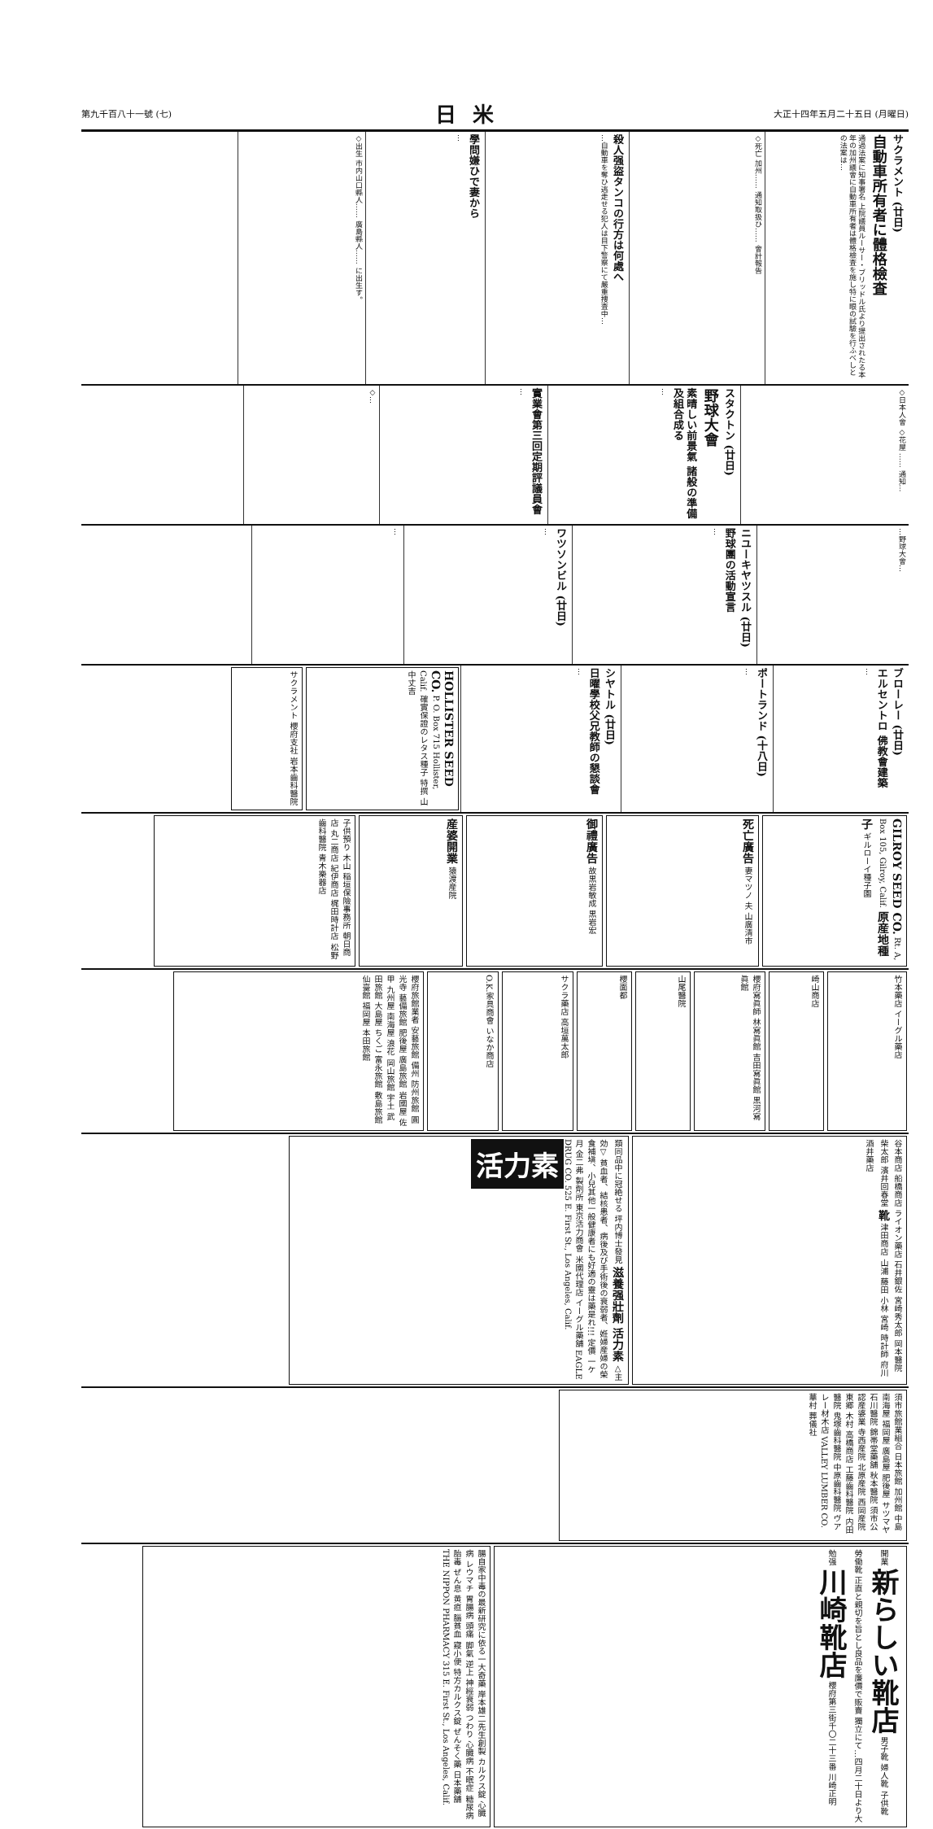大正十四年五月二十五日 (月曜日) 日米 第九千百八十一號 (七)
サクラメント (廿日)
自動車所有者に體格檢査
通過法案に知事署名 上院議員ルーサー・ブリッドル氏より提出されたる本年の加州議會に自動車所有者は體格檢査を施し特に眼の試驗を行ふべしとの法案は…
◇死亡 加州…… 通知取扱ひ…… 會計報告
殺人强盜タンコの行方は何處へ
…自動車を奪ひ逃走せる犯人は目下警察にて嚴重捜査中…
學問嫌ひで妻から
…
◇出生 市内山口縣人…… 廣島縣人…… に出生す。
◇日本人會 ◇花屋 …… 通知…
スタクトン (廿日)
野球大會
素晴しい前景氣 諸般の準備及組合成る
…
實業會第三回定期評議員會
…
◇…
…野球大會…
ニユーキヤツスル (廿日)
野球團の活動宣言
…
ワツソンビル (廿日)
…
…
ブローレー (廿日)
エルセントロ 佛教會建築
…
ポートランド (十八日)
…
シヤトル (廿日)
日曜學校父兄教師の懇談會
…
HOLLISTER SEED CO. P. O. Box 715 Hollister, Calif. 確實保證のレタス種子 特撰 山中丈吉
サクラメント 櫻府支社 岩本齒科醫院
GILROY SEED CO. Rt. A, Box 105, Gilroy, Calif. 原産地種子 ギルローイ種子園
死亡廣告 妻マツノ 夫 山廣清市
御禮廣告 故黒岩敏成 黒岩宏
産婆開業 猿渡産院
子供預り 木山 稲垣保險事務所 朝日商店 丸二商店 紀伊商店 梶田時計店 松野齒科醫院 青木樂器店
竹本藥店 イーグル藥店
崎山商店
櫻府寫眞師 林寫眞館 吉田寫眞館 黒河寫眞館
山尾醫院
櫻面都
サクラ藥店 高垣萬太郎
O.K.家具商會 いなか商店
櫻府旅館業者 安藝旅館 備州 防州旅館 圓光寺 藝備旅館 肥後屋 廣島旅館 岩國屋 佐甲 九州屋 南海屋 浪花 岡山旅館 宇土 武田旅館 大島屋 ちくご 富永旅館 敷島旅館 仙臺館 福岡屋 本田旅館
谷本商店 船橋商店 ライオン藥店 石井銀佐 宮崎秀太郎 岡本醫院 柴太郎 濱井回春堂 靴 津田商店 山浦 藤田 小林 宮崎 時計師 府川 酒井藥店
類同品中に冠絶せる 坪内博士發見 滋養强壯劑 活力素 △主効▽ 貧血者、結核患者、病後及び手術後の衰弱者、姙婦産婦の榮食補塡、小兒其他一般健康者にも好適の靈は藥是れ!!! 定價 一ケ月 金二弗 製劑所 東京活力商會 米國代理店 イーグル藥舖 EAGLE DRUG CO. 525 E. First St., Los Angeles, Calif. 活力素
須市旅館業組合 日本旅館 加州館 中島 南海屋 福岡屋 廣島屋 肥後屋 サツマヤ 石川醫院 錦帯堂藥舖 秋本醫院 須市公認産婆業 寺西産院 北原産院 西岡産院 東郷 木村 高橋商店 工藤齒科醫院 内田醫院 鬼塚齒科醫院 中原齒科醫院 ヴアレー材木店 VALLEY LUMBER CO. 華村 葬儀社
開業 新らしい靴店 男子靴 婦人靴 子供靴 勞働靴 正直と親切を旨とし良品を廉價で販賣 獨立にて…四月二十日より大勉强 川崎靴店 櫻府第三街千〇二十三番 川崎正明
腸自家中毒の最新研究に依る一大奇藥 岸本雄二先生創製 カルクス錠 心臓病 レウマチ 胃腸病 頭痛 脚氣 逆上 神經衰弱 つわり 心臓病 不眠症 糖尿病 胎毒 ぜん息 黄疸 腦貧血 寢小便 特方カルクス錠 ぜんそく藥 日本藥舖 THE NIPPON PHARMACY 315 E. First St., Los Angeles, Calif.